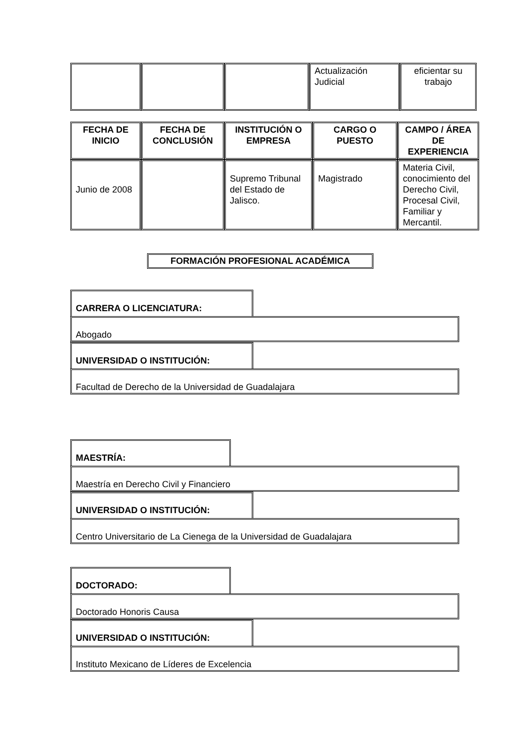| | | | Actualización Judicial | eficientar su trabajo |
| FECHA DE INICIO | FECHA DE CONCLUSIÓN | INSTITUCIÓN O EMPRESA | CARGO O PUESTO | CAMPO / ÁREA DE EXPERIENCIA |
| --- | --- | --- | --- | --- |
| Junio de 2008 | | Supremo Tribunal del Estado de Jalisco. | Magistrado | Materia Civil, conocimiento del Derecho Civil, Procesal Civil, Familiar y Mercantil. |
FORMACIÓN PROFESIONAL ACADÉMICA
CARRERA O LICENCIATURA:
Abogado
UNIVERSIDAD O INSTITUCIÓN:
Facultad de Derecho de la Universidad de Guadalajara
MAESTRÍA:
Maestría en Derecho Civil y Financiero
UNIVERSIDAD O INSTITUCIÓN:
Centro Universitario de La Cienega de la Universidad de Guadalajara
DOCTORADO:
Doctorado Honoris Causa
UNIVERSIDAD O INSTITUCIÓN:
Instituto Mexicano de Líderes de Excelencia